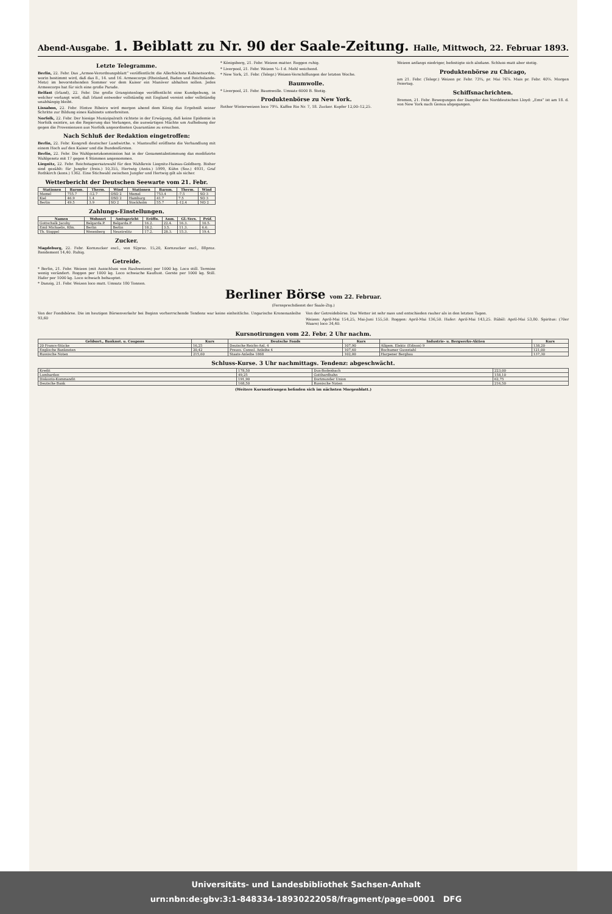Abend-Ausgabe. 1. Beiblatt zu Nr. 90 der Saale-Zeitung. Halle, Mittwoch, 22. Februar 1893.
Letzte Telegramme.
Berlin, 22. Febr. Das „Armee-Verordnungsblatt“ veröffentlicht die Allerhöchste Kabinetsordre, worin bestimmt wird, daß das 8., 14. und 16. Armeecorps (Rheinland, Baden und Reichslande-Metz) im bevorstehenden Sommer vor dem Kaiser ein Manöver abhalten sollen. Jedes Armeecorps hat für sich eine große Parade.
Belfast (Irland), 22. Febr. Die große Orangistenloge veröffentlicht eine Kundgebung, in welcher verlangt wird, daß Irland entweder vollständig mit England vereint oder vollständig unabhängig bleibt.
Lissabon, 22. Febr. Hintze Ribeiro wird morgen abend dem König das Ergebniß seiner Schritte zur Bildung eines Kabinets unterbreiten.
Norfolk, 22. Febr. Der hiesige Munizipalrath richtete in der Erwägung, daß keine Epidemie in Norfolk existire, an die Regierung das Verlangen, die auswärtigen Mächte um Aufhebung der gegen die Provenienzen aus Norfolk angeordneten Quarantäne zu ersuchen.
Nach Schluß der Redaktion eingetroffen:
Berlin, 22. Febr. Kongreß deutscher Landwirthe. v. Manteuffel eröffnete die Verhandlung mit einem Hoch auf den Kaiser und die Bundesfürsten.
Berlin, 22. Febr. Die Wahlgesetzkommission hat in der Gesammtabstimmung das modifizirte Wahlgesetz mit 17 gegen 4 Stimmen angenommen.
Liegnitz, 22. Febr. Reichstagsersatzwahl für den Wahlkreis Liegnitz-Hainau-Goldberg. Bisher sind gezählt: für Jungfer (freis.) 10,355, Hertwig (Antis.) 5999, Kühn (Soz.) 4931, Graf Rothkirch (kons.) 1362. Eine Stichwahl zwischen Jungfer und Hertwig gilt als sicher.
Wetterbericht der Deutschen Seewarte vom 21. Febr.
| Stationen | Barom. | Therm. | Wind | Stationen | Barom. | Therm. | Wind |
| --- | --- | --- | --- | --- | --- | --- | --- |
| Memel | 755.7 | -12.7 | OSO 2 | Memel | 753.4 | -7.5 | SO 3 |
| Kiel | 46.9 | 1.4 | OSO 2 | Hamburg | 41.7 | 7.5 | SO 3 |
| Berlin | 49.5 | 3.9 | SO 2 | Stockholm | 55.7 | -12.4 | NO 2 |
Zahlungs-Einstellungen.
| Namen | Wohnort | Amtsgericht | Eröffn. | Anm. | Gl.-Vers. | Prüf. |
| --- | --- | --- | --- | --- | --- | --- |
| Gottschalk Jacoby | Belgarda.P. | Belgarda.P. | 16.2. | 22.4. | 16.3. | 10.5. |
| Emil Michaelis, Kfm. | Berlin | Berlin | 18.2. | 3.5. | 11.3. | 6.6. |
| Th. Stoppel | Wesenberg | Neustrelitz | 17.2. | 28.3. | 15.3. | 19.4. |
Zucker.
Magdeburg, 22. Febr. Kornzucker excl., von 92proz. 15,20, Kornzucker excl., 88proz. Rendement 14,40. Ruhig.
Getreide.
* Berlin, 21. Febr. Weizen (mit Ausschluss von Rauhweizen) per 1000 kg. Loco still. Termine wenig verändert. Roggen per 1000 kg. Loco schwache Kauflust. Gerste per 1000 kg. Still. Hafer per 1000 kg. Loco schwach behauptet.
* Danzig, 21. Febr. Weizen loco matt. Umsatz 180 Tonnen.
* Königsberg, 21. Febr. Weizen matter. Roggen ruhig.
* Liverpool, 21. Febr. Weizen ¼–1 d. Mehl weichend.
* New York, 21. Febr. (Telegr.) Weizen-Verschiffungen der letzten Woche.
Baumwolle.
* Liverpool, 21. Febr. Baumwolle. Umsatz 6000 B. Stetig.
Produktenbörse zu New York.
Rother Winterweizen loco 79¼. Kaffee Rio Nr. 7, 18. Zucker. Kupfer 12,00–12,25.
Weizen anfangs niedriger, befestigte sich alsdann. Schluss matt aber stetig.
Produktenbörse zu Chicago,
am 21. Febr. (Telegr.) Weizen pr. Febr. 73¼, pr. Mai 76⅞. Mais pr. Febr. 40⅝. Morgen Feiertag.
Schiffsnachrichten.
Bremen, 21. Febr. Bewegungen der Dampfer des Norddeutschen Lloyd: „Ems“ ist am 18. d. von New York nach Genua abgegangen.
Berliner Börse vom 22. Februar.
(Fernsprechdienst der Saale-Ztg.)
Von der Fondsbörse. Die im heutigen Börsenverkehr bei Beginn vorherrschende Tendenz war keine einheitliche. Ungarische Kronenanleihe 93,60
Von der Getreidebörse. Das Wetter ist sehr nass und entschieden rauher als in den letzten Tagen.
Weizen: April-Mai 154,25, Mai-Juni 155,50. Roggen: April-Mai 136,50. Hafer: April-Mai 143,25. Rüböl: April-Mai 53,80. Spiritus: (70er Waare) loco 34,40.
Kursnotirungen vom 22. Febr. 2 Uhr nachm.
| Geldsort., Banknot. u. Coupons | Kurs | Deutsche Fonds | Kurs | Industrie- u. Bergwerks-Aktien | Kurs |
| --- | --- | --- | --- | --- | --- |
| 20 Francs-Stücke | 16,25 | Deutsche Reichs-Anl. 4 | 107,90 | Allgem. Elektr. (Edison) 9 | 138,20 |
| Englische Banknoten | 20,42 | Preuss. Consol. Anleihe 4 | 107,60 | Bochumer Gussstahl | 121,00 |
| Russische Noten | 215,60 | Staats-Anleihe 1868 | 102,00 | Harpener Bergbau | 137,30 |
Schluss-Kurse. 3 Uhr nachmittags. Tendenz: abgeschwächt.
| Kredit | 178,50 | Dux-Bodenbach | 223,00 |
| Lombarden | 49,25 | Gotthardbahn | 158,10 |
| Diskonto-Kommandit | 191,90 | Dortmunder Union | 62,75 |
| Deutsche Bank | 168,50 | Russische Noten | 216,50 |
(Weitere Kursnotirungen befinden sich im nächsten Morgenblatt.)
Universitäts- und Landesbibliothek Sachsen-Anhalt
urn:nbn:de:gbv:3:1-848334-18930222058/fragment/page=0001 DFG